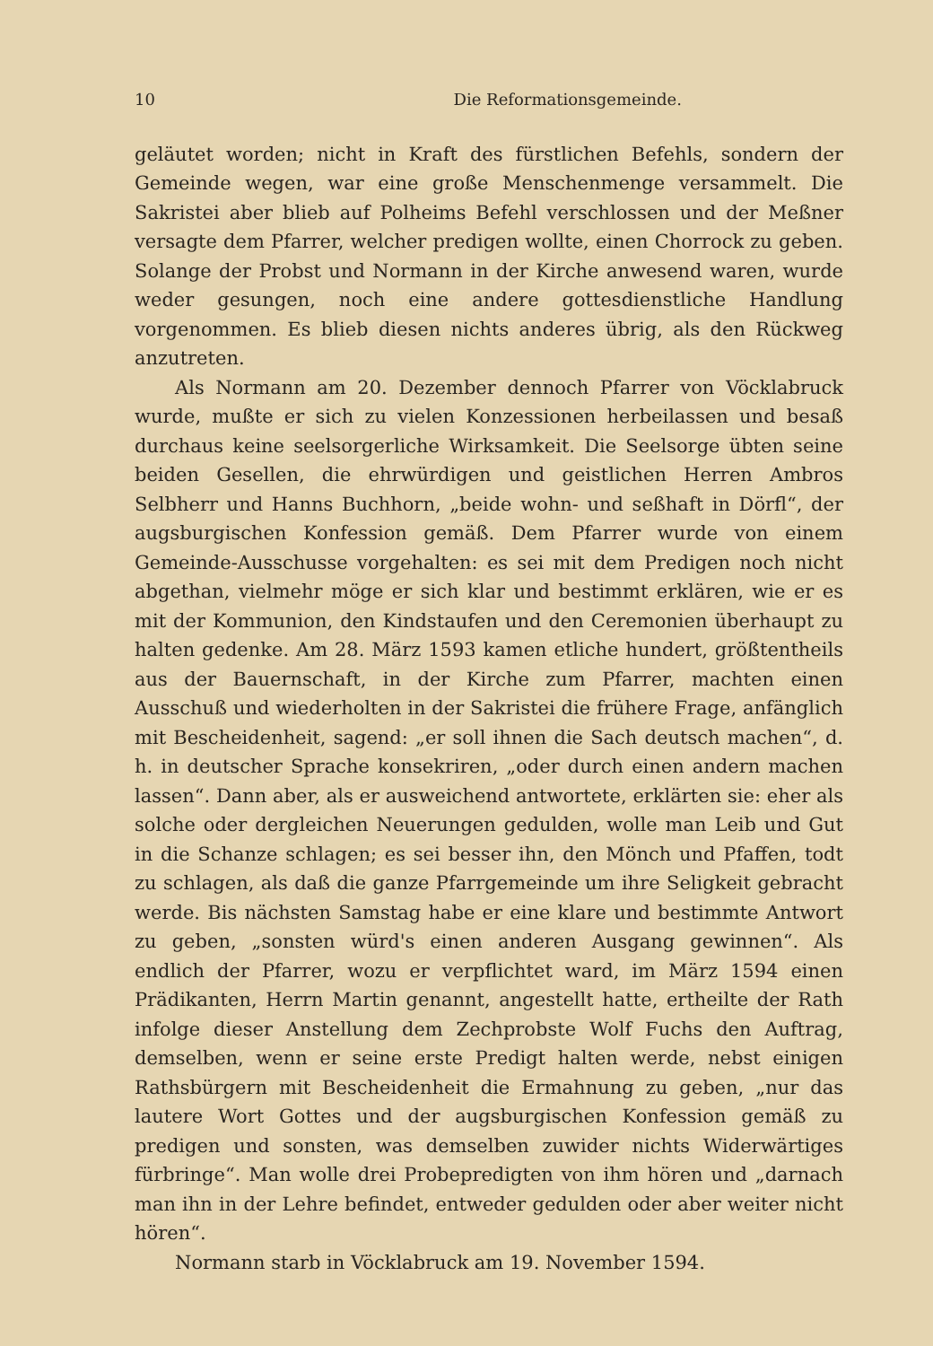10 Die Reformationsgemeinde.
geläutet worden; nicht in Kraft des fürstlichen Befehls, sondern der Gemeinde wegen, war eine große Menschenmenge versammelt. Die Sakristei aber blieb auf Polheims Befehl verschlossen und der Meßner versagte dem Pfarrer, welcher predigen wollte, einen Chorrock zu geben. Solange der Probst und Normann in der Kirche anwesend waren, wurde weder gesungen, noch eine andere gottesdienstliche Handlung vorgenommen. Es blieb diesen nichts anderes übrig, als den Rückweg anzutreten.
Als Normann am 20. Dezember dennoch Pfarrer von Vöcklabruck wurde, mußte er sich zu vielen Konzessionen herbeilassen und besaß durchaus keine seelsorgerliche Wirksamkeit. Die Seelsorge übten seine beiden Gesellen, die ehrwürdigen und geistlichen Herren Ambros Selbherr und Hanns Buchhorn, „beide wohn- und seßhaft in Dörfl“, der augsburgischen Konfession gemäß. Dem Pfarrer wurde von einem Gemeinde-Ausschusse vorgehalten: es sei mit dem Predigen noch nicht abgethan, vielmehr möge er sich klar und bestimmt erklären, wie er es mit der Kommunion, den Kindstaufen und den Ceremonien überhaupt zu halten gedenke. Am 28. März 1593 kamen etliche hundert, größtentheils aus der Bauernschaft, in der Kirche zum Pfarrer, machten einen Ausschuß und wiederholten in der Sakristei die frühere Frage, anfänglich mit Bescheidenheit, sagend: „er soll ihnen die Sach deutsch machen“, d. h. in deutscher Sprache konsekriren, „oder durch einen andern machen lassen“. Dann aber, als er ausweichend antwortete, erklärten sie: eher als solche oder dergleichen Neuerungen gedulden, wolle man Leib und Gut in die Schanze schlagen; es sei besser ihn, den Mönch und Pfaffen, todt zu schlagen, als daß die ganze Pfarrgemeinde um ihre Seligkeit gebracht werde. Bis nächsten Samstag habe er eine klare und bestimmte Antwort zu geben, „sonsten würd's einen anderen Ausgang gewinnen“. Als endlich der Pfarrer, wozu er verpflichtet ward, im März 1594 einen Prädikanten, Herrn Martin genannt, angestellt hatte, ertheilte der Rath infolge dieser Anstellung dem Zechprobste Wolf Fuchs den Auftrag, demselben, wenn er seine erste Predigt halten werde, nebst einigen Rathsbürgern mit Bescheidenheit die Ermahnung zu geben, „nur das lautere Wort Gottes und der augsburgischen Konfession gemäß zu predigen und sonsten, was demselben zuwider nichts Widerwärtiges fürbringe“. Man wolle drei Probepredigten von ihm hören und „darnach man ihn in der Lehre befindet, entweder gedulden oder aber weiter nicht hören“.
Normann starb in Vöcklabruck am 19. November 1594.